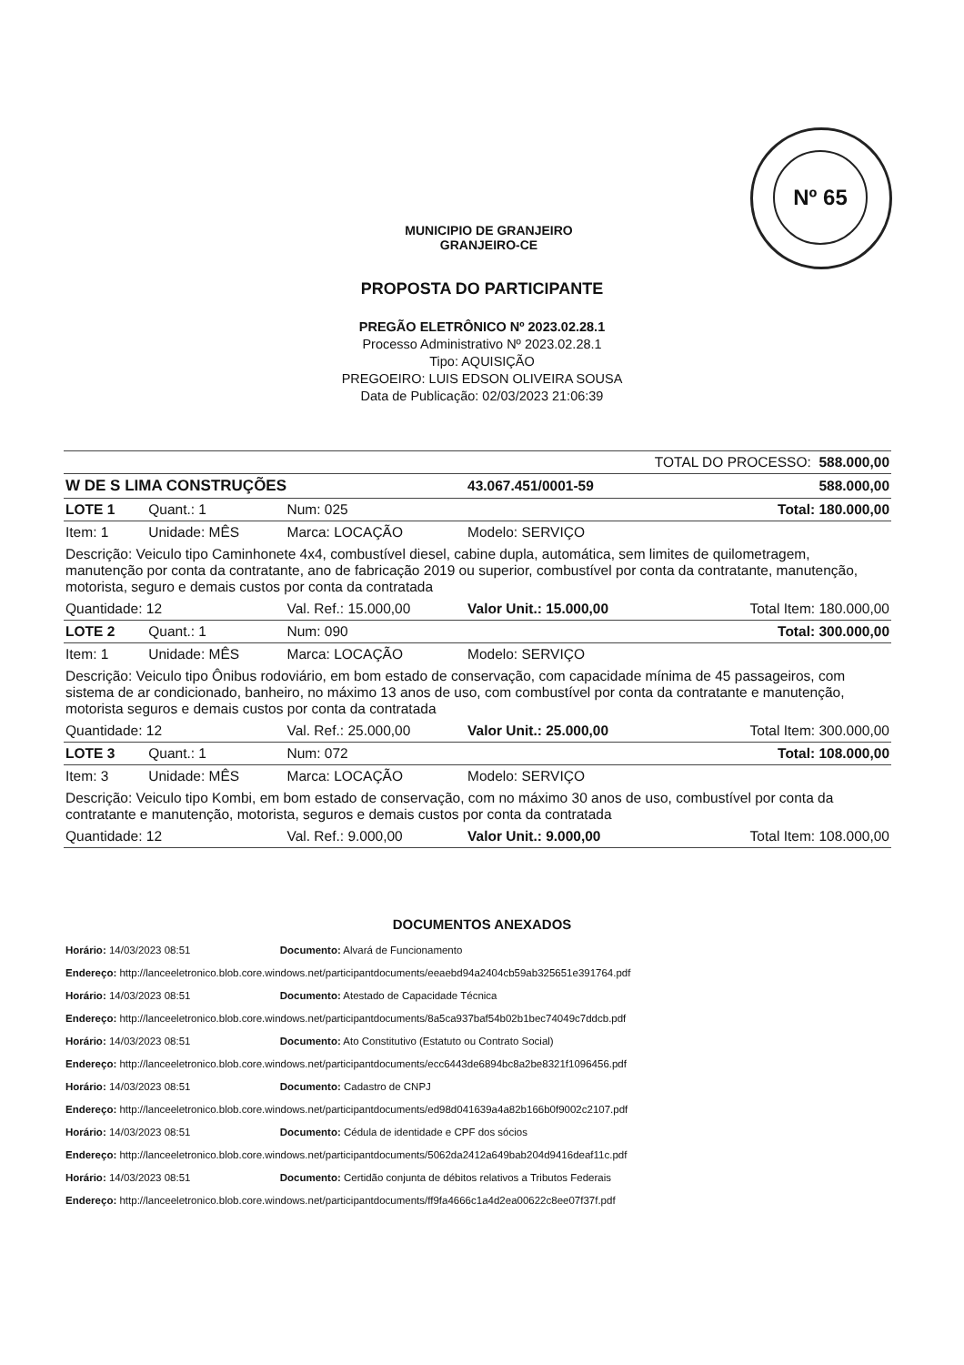Nº 65
MUNICIPIO DE GRANJEIRO
GRANJEIRO-CE
PROPOSTA DO PARTICIPANTE
PREGÃO ELETRÔNICO Nº 2023.02.28.1
Processo Administrativo Nº 2023.02.28.1
Tipo: AQUISIÇÃO
PREGOEIRO: LUIS EDSON OLIVEIRA SOUSA
Data de Publicação: 02/03/2023 21:06:39
| TOTAL DO PROCESSO: 588.000,00 | | | | |
| W DE S LIMA CONSTRUÇÕES | | | 43.067.451/0001-59 | 588.000,00 |
| LOTE 1 | Quant.: 1 | Num: 025 | Total: 180.000,00 | |
| Item: 1 | Unidade: MÊS | Marca: LOCAÇÃO | Modelo: SERVIÇO | |
| Descrição: Veiculo tipo Caminhonete 4x4, combustível diesel, cabine dupla, automática, sem limites de quilometragem, manutenção por conta da contratante, ano de fabricação 2019 ou superior, combustível por conta da contratante, manutenção, motorista, seguro e demais custos por conta da contratada | | | | |
| Quantidade: 12 | | Val. Ref.: 15.000,00 | Valor Unit.: 15.000,00 | Total Item: 180.000,00 |
| LOTE 2 | Quant.: 1 | Num: 090 | Total: 300.000,00 | |
| Item: 1 | Unidade: MÊS | Marca: LOCAÇÃO | Modelo: SERVIÇO | |
| Descrição: Veiculo tipo Ônibus rodoviário, em bom estado de conservação, com capacidade mínima de 45 passageiros, com sistema de ar condicionado, banheiro, no máximo 13 anos de uso, com combustível por conta da contratante e manutenção, motorista seguros e demais custos por conta da contratada | | | | |
| Quantidade: 12 | | Val. Ref.: 25.000,00 | Valor Unit.: 25.000,00 | Total Item: 300.000,00 |
| LOTE 3 | Quant.: 1 | Num: 072 | Total: 108.000,00 | |
| Item: 3 | Unidade: MÊS | Marca: LOCAÇÃO | Modelo: SERVIÇO | |
| Descrição: Veiculo tipo Kombi, em bom estado de conservação, com no máximo 30 anos de uso, combustível por conta da contratante e manutenção, motorista, seguros e demais custos por conta da contratada | | | | |
| Quantidade: 12 | | Val. Ref.: 9.000,00 | Valor Unit.: 9.000,00 | Total Item: 108.000,00 |
DOCUMENTOS ANEXADOS
Horário: 14/03/2023 08:51 Documento: Alvará de Funcionamento
Endereço: http://lanceeletronico.blob.core.windows.net/participantdocuments/eeaebd94a2404cb59ab325651e391764.pdf
Horário: 14/03/2023 08:51 Documento: Atestado de Capacidade Técnica
Endereço: http://lanceeletronico.blob.core.windows.net/participantdocuments/8a5ca937baf54b02b1bec74049c7ddcb.pdf
Horário: 14/03/2023 08:51 Documento: Ato Constitutivo (Estatuto ou Contrato Social)
Endereço: http://lanceeletronico.blob.core.windows.net/participantdocuments/ecc6443de6894bc8a2be8321f1096456.pdf
Horário: 14/03/2023 08:51 Documento: Cadastro de CNPJ
Endereço: http://lanceeletronico.blob.core.windows.net/participantdocuments/ed98d041639a4a82b166b0f9002c2107.pdf
Horário: 14/03/2023 08:51 Documento: Cédula de identidade e CPF dos sócios
Endereço: http://lanceeletronico.blob.core.windows.net/participantdocuments/5062da2412a649bab204d9416deaf11c.pdf
Horário: 14/03/2023 08:51 Documento: Certidão conjunta de débitos relativos a Tributos Federais
Endereço: http://lanceeletronico.blob.core.windows.net/participantdocuments/ff9fa4666c1a4d2ea00622c8ee07f37f.pdf